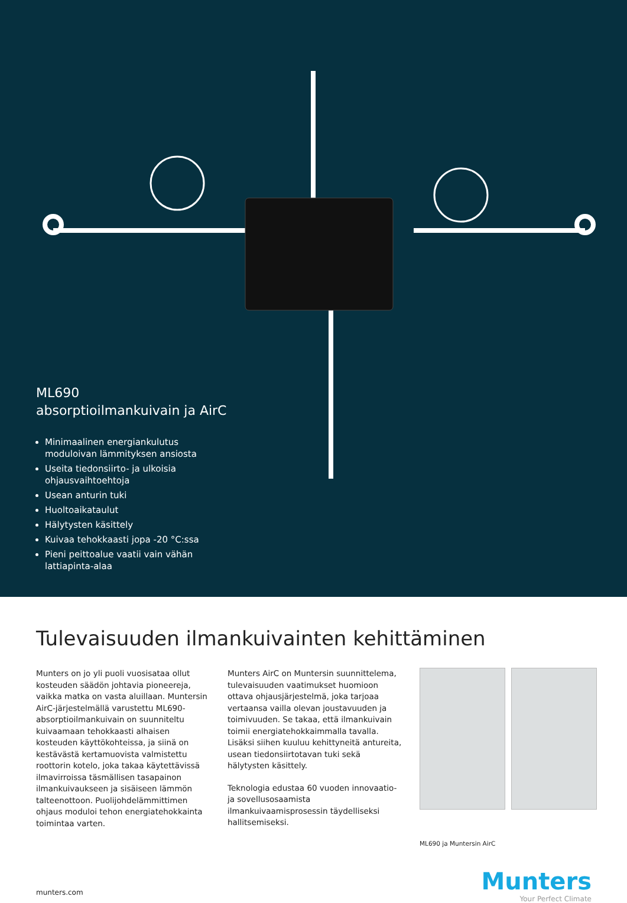ML690
absorptioilmankuivain ja AirC
Minimaalinen energiankulutus moduloivan lämmityksen ansiosta
Useita tiedonsiirto- ja ulkoisia ohjausvaihtoehtoja
Usean anturin tuki
Huoltoaikataulut
Hälytysten käsittely
Kuivaa tehokkaasti jopa -20 °C:ssa
Pieni peittoalue vaatii vain vähän lattiapinta-alaa
Tulevaisuuden ilmankuivainten kehittäminen
Munters on jo yli puoli vuosisataa ollut kosteuden säädön johtavia pioneereja, vaikka matka on vasta aluillaan. Muntersin AirC-järjestelmällä varustettu ML690-absorptioilmankuivain on suunniteltu kuivaamaan tehokkaasti alhaisen kosteuden käyttökohteissa, ja siinä on kestävästä kertamuovista valmistettu roottorin kotelo, joka takaa käytettävissä ilmavirroissa täsmällisen tasapainon ilmankuivaukseen ja sisäiseen lämmön talteenottoon. Puolijohdelämmittimen ohjaus moduloi tehon energiatehokkainta toimintaa varten.
Munters AirC on Muntersin suunnittelema, tulevaisuuden vaatimukset huomioon ottava ohjausjärjestelmä, joka tarjoaa vertaansa vailla olevan joustavuuden ja toimivuuden. Se takaa, että ilmankuivain toimii energiatehokkaimmalla tavalla. Lisäksi siihen kuuluu kehittyneitä antureita, usean tiedonsiirtotavan tuki sekä hälytysten käsittely.
Teknologia edustaa 60 vuoden innovaatio- ja sovellusosaamista ilmankuivaamisprosessin täydelliseksi hallitsemiseksi.
ML690 ja Muntersin AirC
munters.com
Munters
Your Perfect Climate